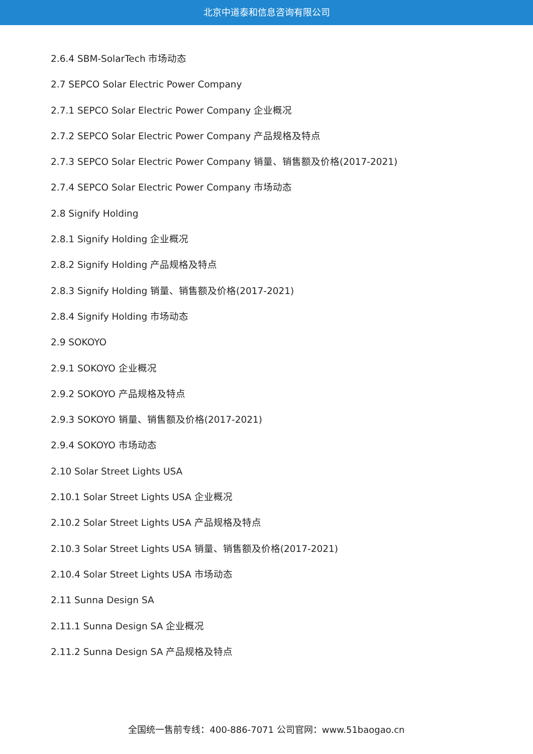北京中道泰和信息咨询有限公司
2.6.4 SBM-SolarTech 市场动态
2.7 SEPCO Solar Electric Power Company
2.7.1 SEPCO Solar Electric Power Company 企业概况
2.7.2 SEPCO Solar Electric Power Company 产品规格及特点
2.7.3 SEPCO Solar Electric Power Company 销量、销售额及价格(2017-2021)
2.7.4 SEPCO Solar Electric Power Company 市场动态
2.8 Signify Holding
2.8.1 Signify Holding 企业概况
2.8.2 Signify Holding 产品规格及特点
2.8.3 Signify Holding 销量、销售额及价格(2017-2021)
2.8.4 Signify Holding 市场动态
2.9 SOKOYO
2.9.1 SOKOYO 企业概况
2.9.2 SOKOYO 产品规格及特点
2.9.3 SOKOYO 销量、销售额及价格(2017-2021)
2.9.4 SOKOYO 市场动态
2.10 Solar Street Lights USA
2.10.1 Solar Street Lights USA 企业概况
2.10.2 Solar Street Lights USA 产品规格及特点
2.10.3 Solar Street Lights USA 销量、销售额及价格(2017-2021)
2.10.4 Solar Street Lights USA 市场动态
2.11 Sunna Design SA
2.11.1 Sunna Design SA 企业概况
2.11.2 Sunna Design SA 产品规格及特点
全国统一售前专线：400-886-7071 公司官网：www.51baogao.cn